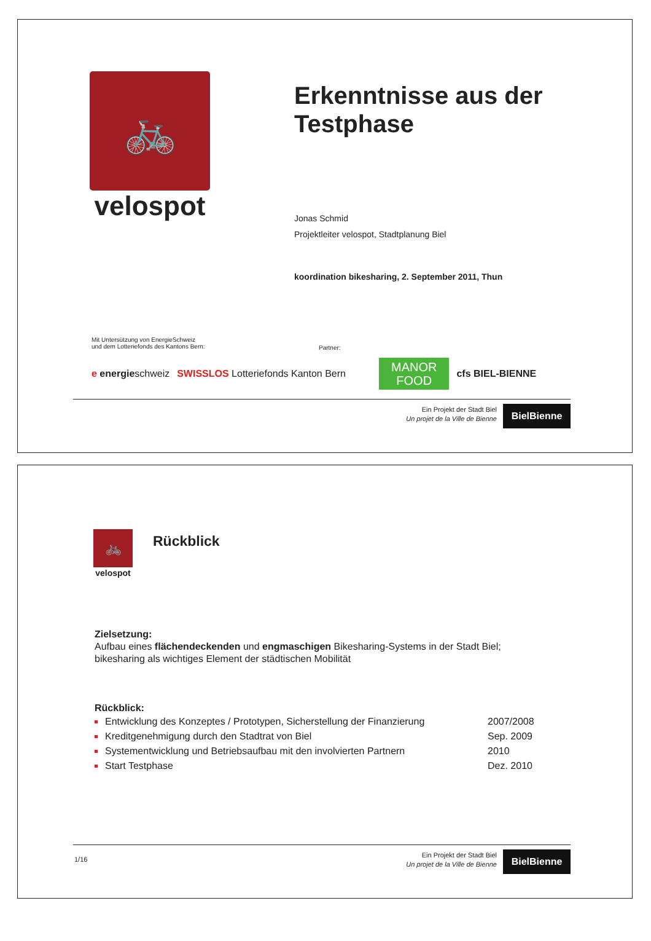🚲
velospot
Erkenntnisse aus der
Testphase
Jonas Schmid
Projektleiter velospot, Stadtplanung Biel
koordination bikesharing, 2. September 2011, Thun
Mit Untersützung von EnergieSchweiz
und dem Lotteriefonds des Kantons Bern:
Partner:
e energieschweiz SWISSLOS Lotteriefonds Kanton Bern
MANOR
FOOD
cfs BIEL-BIENNE
Ein Projekt der Stadt Biel
Un projet de la Ville de Bienne
BielBienne
🚲
velospot
Rückblick
Zielsetzung:
Aufbau eines flächendeckenden und engmaschigen Bikesharing-Systems in der Stadt Biel;
bikesharing als wichtiges Element der städtischen Mobilität
Rückblick:
Entwicklung des Konzeptes / Prototypen, Sicherstellung der Finanzierung 2007/2008
Kreditgenehmigung durch den Stadtrat von Biel Sep. 2009
Systementwicklung und Betriebsaufbau mit den involvierten Partnern 2010
Start Testphase Dez. 2010
1/16
Ein Projekt der Stadt Biel
Un projet de la Ville de Bienne
BielBienne